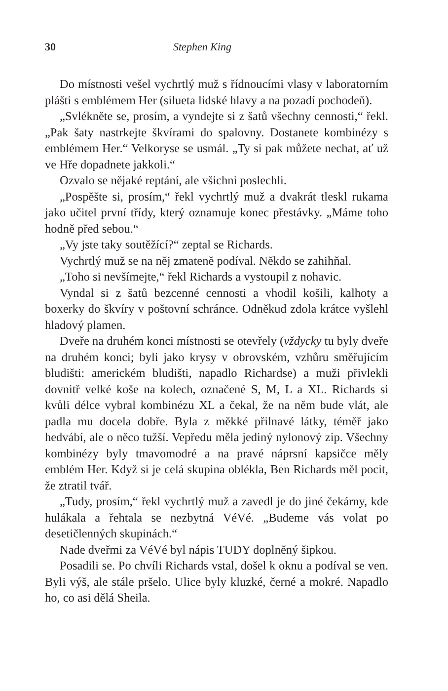30 Stephen King
Do místnosti vešel vychrtlý muž s řídnoucími vlasy v laboratorním plášti s emblémem Her (silueta lidské hlavy a na pozadí pochodeň).
„Svlékněte se, prosím, a vyndejte si z šatů všechny cennosti,“ řekl. „Pak šaty nastrkejte škvírami do spalovny. Dostanete kombinézy s emblémem Her.“ Velkoryse se usmál. „Ty si pak můžete nechat, ať už ve Hře dopadnete jakkoli.“
Ozvalo se nějaké reptání, ale všichni poslechli.
„Pospěšte si, prosím,“ řekl vychrtlý muž a dvakrát tleskl rukama jako učitel první třídy, který oznamuje konec přestávky. „Máme toho hodně před sebou.“
„Vy jste taky soutěžící?“ zeptal se Richards.
Vychrtlý muž se na něj zmateně podíval. Někdo se zahihňal.
„Toho si nevšímejte,“ řekl Richards a vystoupil z nohavic.
Vyndal si z šatů bezcenné cennosti a vhodil košili, kalhoty a boxerky do škvíry v poštovní schránce. Odněkud zdola krátce vyšlehl hladový plamen.
Dveře na druhém konci místnosti se otevřely (vždycky tu byly dveře na druhém konci; byli jako krysy v obrovském, vzhůru směřujícím bludišti: americkém bludišti, napadlo Richardse) a muži přivlekli dovnitř velké koše na kolech, označené S, M, L a XL. Richards si kvůli délce vybral kombinézu XL a čekal, že na něm bude vlát, ale padla mu docela dobře. Byla z měkké přilnavé látky, téměř jako hedvábí, ale o něco tužší. Vepředu měla jediný nylonový zip. Všechny kombinézy byly tmavomodré a na pravé náprsní kapsičce měly emblém Her. Když si je celá skupina oblékla, Ben Richards měl pocit, že ztratil tvář.
„Tudy, prosím,“ řekl vychrtlý muž a zavedl je do jiné čekárny, kde hulákala a řehtala se nezbytná VéVé. „Budeme vás volat po desetičlenných skupinách.“
Nade dveřmi za VéVé byl nápis TUDY doplněný šipkou.
Posadili se. Po chvíli Richards vstal, došel k oknu a podíval se ven. Byli výš, ale stále pršelo. Ulice byly kluzké, černé a mokré. Napadlo ho, co asi dělá Sheila.